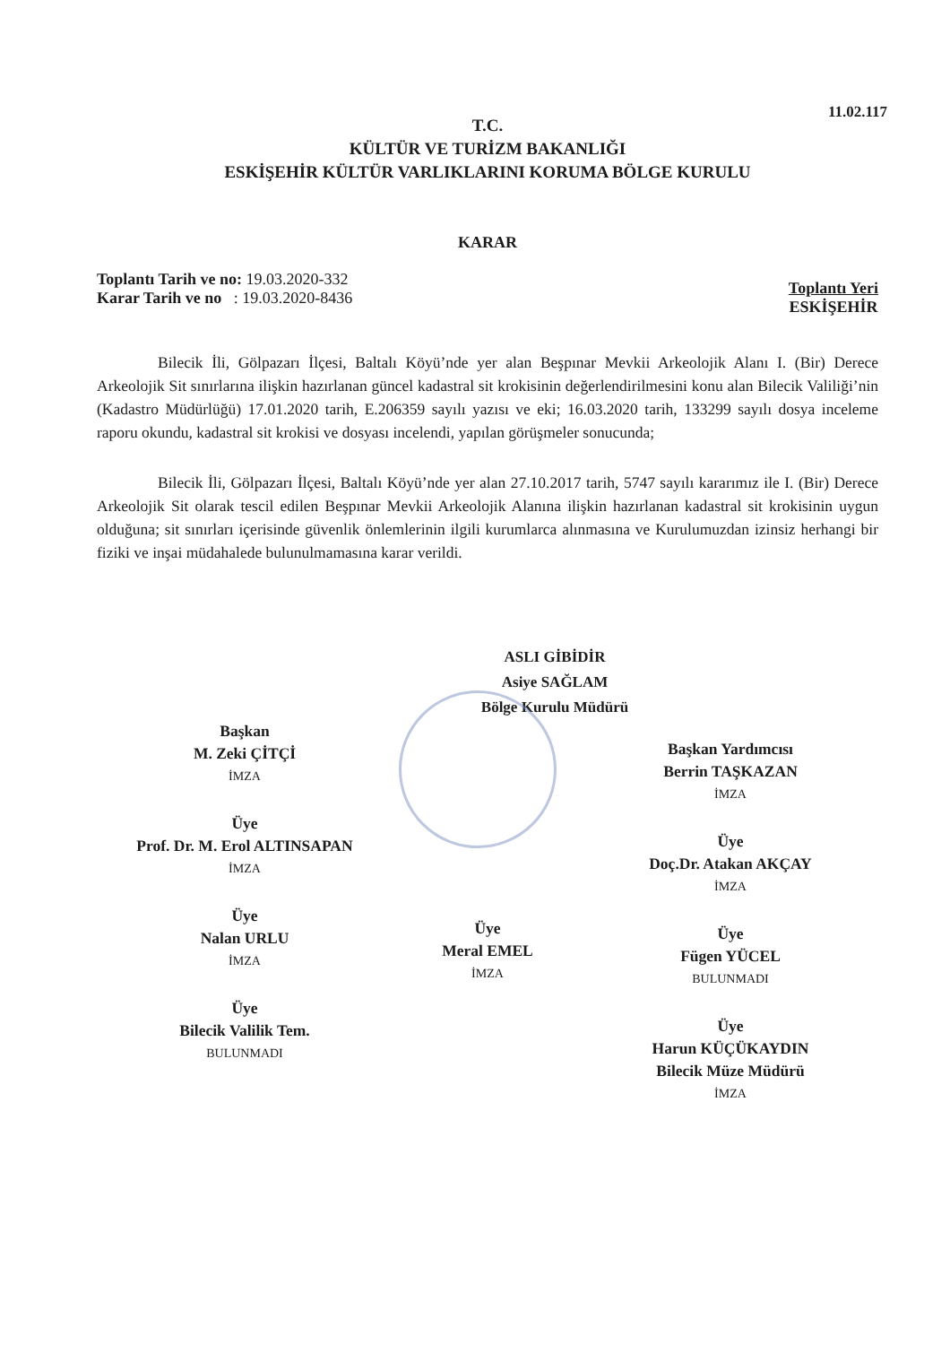11.02.117
T.C.
KÜLTÜR VE TURİZM BAKANLIĞI
ESKİŞEHİR KÜLTÜR VARLIKLARINI KORUMA BÖLGE KURULU
KARAR
Toplantı Tarih ve no: 19.03.2020-332
Karar Tarih ve no : 19.03.2020-8436
Toplantı Yeri
ESKİŞEHİR
Bilecik İli, Gölpazarı İlçesi, Baltalı Köyü’nde yer alan Beşpınar Mevkii Arkeolojik Alanı I. (Bir) Derece Arkeolojik Sit sınırlarına ilişkin hazırlanan güncel kadastral sit krokisinin değerlendirilmesini konu alan Bilecik Valiliği’nin (Kadastro Müdürlüğü) 17.01.2020 tarih, E.206359 sayılı yazısı ve eki; 16.03.2020 tarih, 133299 sayılı dosya inceleme raporu okundu, kadastral sit krokisi ve dosyası incelendi, yapılan görüşmeler sonucunda;
Bilecik İli, Gölpazarı İlçesi, Baltalı Köyü’nde yer alan 27.10.2017 tarih, 5747 sayılı kararımız ile I. (Bir) Derece Arkeolojik Sit olarak tescil edilen Beşpınar Mevkii Arkeolojik Alanına ilişkin hazırlanan kadastral sit krokisinin uygun olduğuna; sit sınırları içerisinde güvenlik önlemlerinin ilgili kurumlarca alınmasına ve Kurulumuzdan izinsiz herhangi bir fiziki ve inşai müdahalede bulunulmamasına karar verildi.
ASLI GİBİDİR
Asiye SAĞLAM
Bölge Kurulu Müdürü
Başkan
M. Zeki ÇİTÇİ
İMZA
Üye
Prof. Dr. M. Erol ALTINSAPAN
İMZA
Üye
Nalan URLU
İMZA
Üye
Bilecik Valilik Tem.
BULUNMADI
Üye
Meral EMEL
İMZA
Başkan Yardımcısı
Berrin TAŞKAZAN
İMZA
Üye
Doç.Dr. Atakan AKÇAY
İMZA
Üye
Fügen YÜCEL
BULUNMADI
Üye
Harun KÜÇÜKAYDIN
Bilecik Müze Müdürü
İMZA